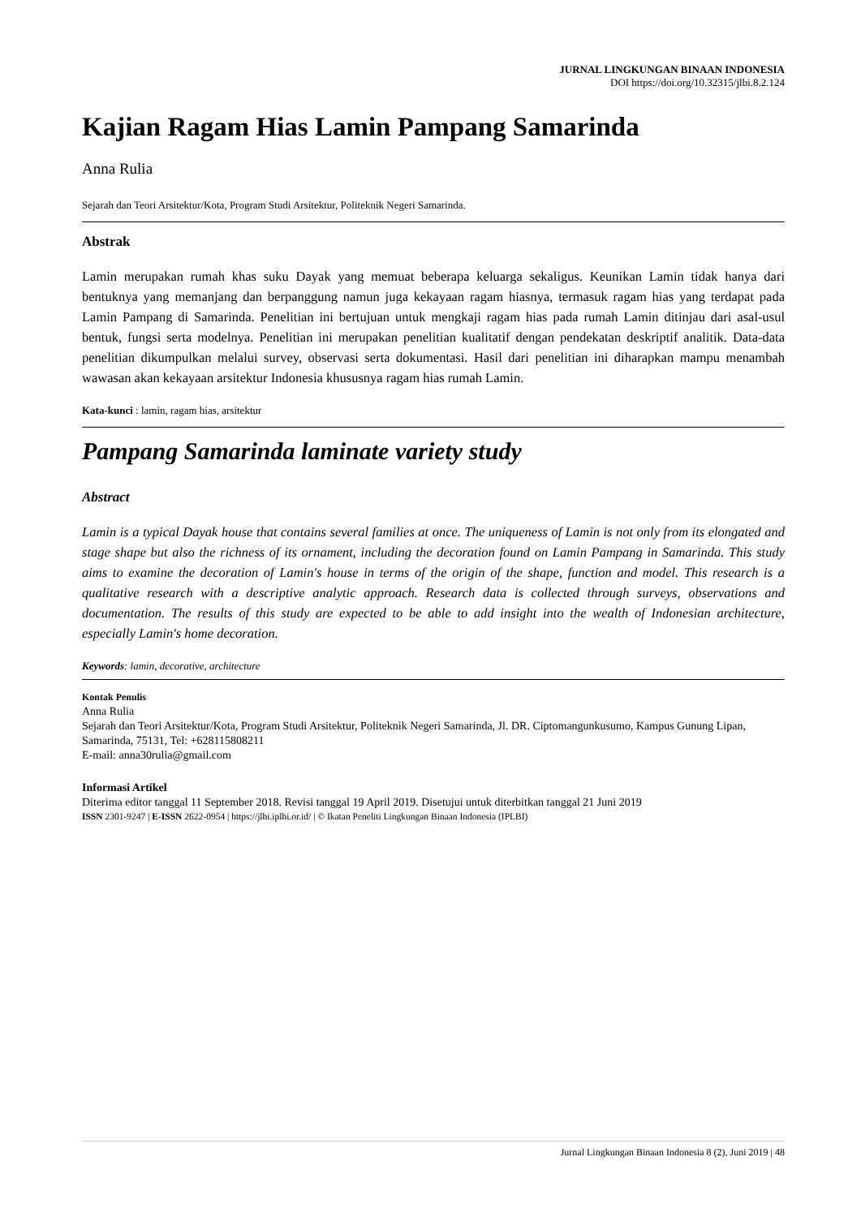JURNAL LINGKUNGAN BINAAN INDONESIA
DOI https://doi.org/10.32315/jlbi.8.2.124
Kajian Ragam Hias Lamin Pampang Samarinda
Anna Rulia
Sejarah dan Teori Arsitektur/Kota, Program Studi Arsitektur, Politeknik Negeri Samarinda.
Abstrak
Lamin merupakan rumah khas suku Dayak yang memuat beberapa keluarga sekaligus. Keunikan Lamin tidak hanya dari bentuknya yang memanjang dan berpanggung namun juga kekayaan ragam hiasnya, termasuk ragam hias yang terdapat pada Lamin Pampang di Samarinda. Penelitian ini bertujuan untuk mengkaji ragam hias pada rumah Lamin ditinjau dari asal-usul bentuk, fungsi serta modelnya. Penelitian ini merupakan penelitian kualitatif dengan pendekatan deskriptif analitik. Data-data penelitian dikumpulkan melalui survey, observasi serta dokumentasi. Hasil dari penelitian ini diharapkan mampu menambah wawasan akan kekayaan arsitektur Indonesia khususnya ragam hias rumah Lamin.
Kata-kunci : lamin, ragam hias, arsitektur
Pampang Samarinda laminate variety study
Abstract
Lamin is a typical Dayak house that contains several families at once. The uniqueness of Lamin is not only from its elongated and stage shape but also the richness of its ornament, including the decoration found on Lamin Pampang in Samarinda. This study aims to examine the decoration of Lamin's house in terms of the origin of the shape, function and model. This research is a qualitative research with a descriptive analytic approach. Research data is collected through surveys, observations and documentation. The results of this study are expected to be able to add insight into the wealth of Indonesian architecture, especially Lamin's home decoration.
Keywords: lamin, decorative, architecture
Kontak Penulis
Anna Rulia
Sejarah dan Teori Arsitektur/Kota, Program Studi Arsitektur, Politeknik Negeri Samarinda, Jl. DR. Ciptomangunkusumo, Kampus Gunung Lipan, Samarinda, 75131, Tel: +628115808211
E-mail: anna30rulia@gmail.com
Informasi Artikel
Diterima editor tanggal 11 September 2018. Revisi tanggal 19 April 2019. Disetujui untuk diterbitkan tanggal 21 Juni 2019
ISSN 2301-9247 | E-ISSN 2622-0954 | https://jlbi.iplbi.or.id/ | © Ikatan Peneliti Lingkungan Binaan Indonesia (IPLBI)
Jurnal Lingkungan Binaan Indonesia 8 (2), Juni 2019 | 48